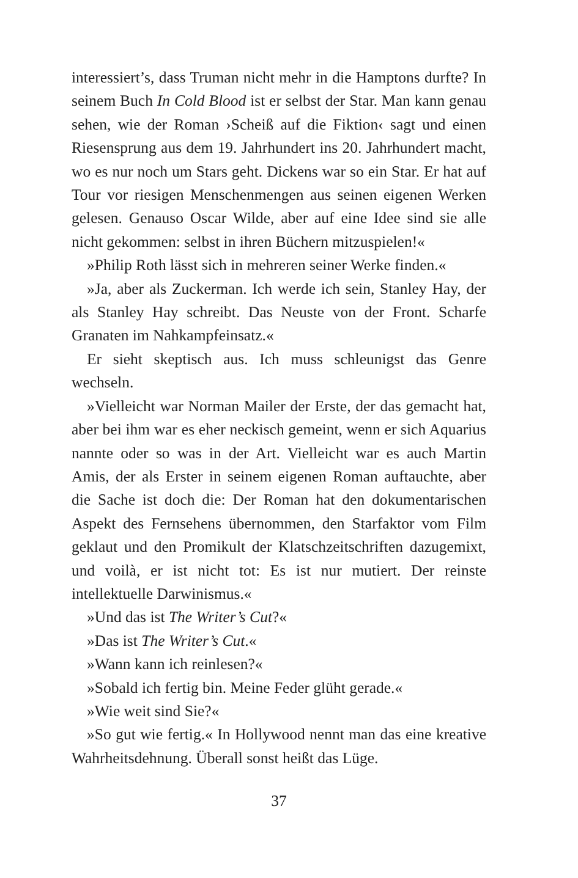interessiert’s, dass Truman nicht mehr in die Hamptons durfte? In seinem Buch In Cold Blood ist er selbst der Star. Man kann genau sehen, wie der Roman ›Scheiß auf die Fiktion‹ sagt und einen Riesensprung aus dem 19. Jahrhundert ins 20. Jahrhundert macht, wo es nur noch um Stars geht. Dickens war so ein Star. Er hat auf Tour vor riesigen Menschenmengen aus seinen eigenen Werken gelesen. Genauso Oscar Wilde, aber auf eine Idee sind sie alle nicht gekommen: selbst in ihren Büchern mitzuspielen!«
»Philip Roth lässt sich in mehreren seiner Werke finden.«
»Ja, aber als Zuckerman. Ich werde ich sein, Stanley Hay, der als Stanley Hay schreibt. Das Neuste von der Front. Scharfe Granaten im Nahkampfeinsatz.«
Er sieht skeptisch aus. Ich muss schleunigst das Genre wechseln.
»Vielleicht war Norman Mailer der Erste, der das gemacht hat, aber bei ihm war es eher neckisch gemeint, wenn er sich Aquarius nannte oder so was in der Art. Vielleicht war es auch Martin Amis, der als Erster in seinem eigenen Roman auftauchte, aber die Sache ist doch die: Der Roman hat den dokumentarischen Aspekt des Fernsehens übernommen, den Starfaktor vom Film geklaut und den Promikult der Klatschzeitschriften dazugemixt, und voilà, er ist nicht tot: Es ist nur mutiert. Der reinste intellektuelle Darwinismus.«
»Und das ist The Writer’s Cut?«
»Das ist The Writer’s Cut.«
»Wann kann ich reinlesen?«
»Sobald ich fertig bin. Meine Feder glüht gerade.«
»Wie weit sind Sie?«
»So gut wie fertig.« In Hollywood nennt man das eine kreative Wahrheitsdehnung. Überall sonst heißt das Lüge.
37